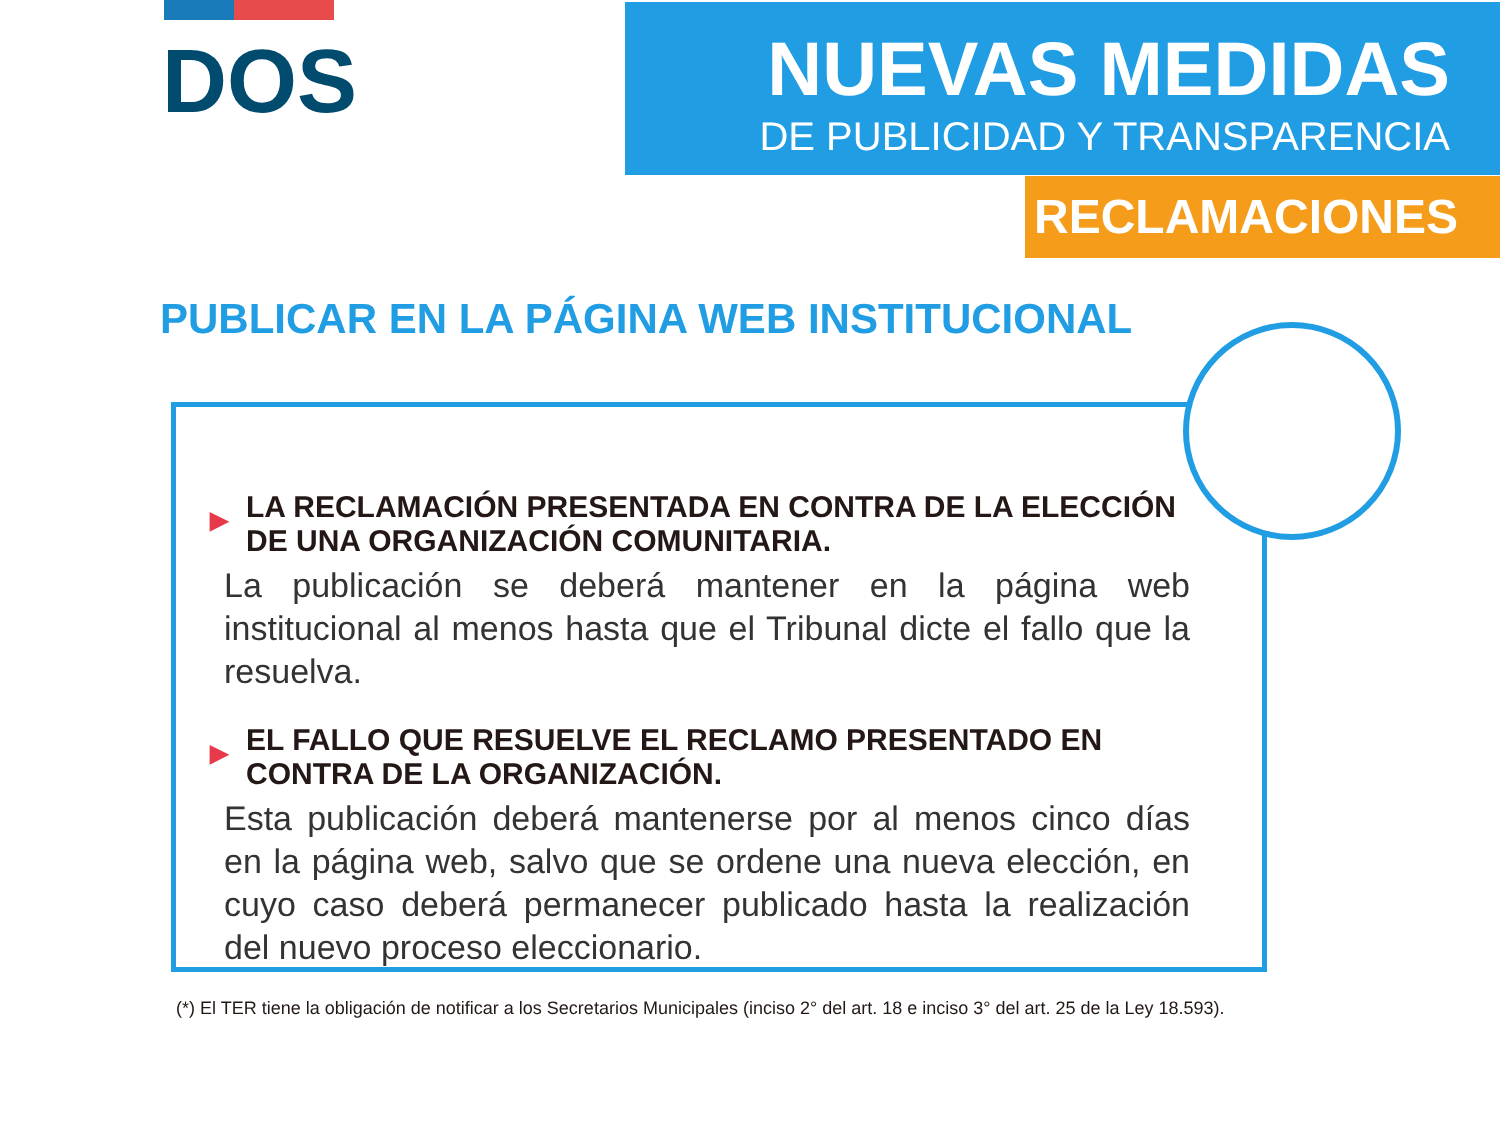DOS
NUEVAS MEDIDAS
DE PUBLICIDAD Y TRANSPARENCIA
RECLAMACIONES
PUBLICAR EN LA PÁGINA WEB INSTITUCIONAL
▶ LA RECLAMACIÓN PRESENTADA EN CONTRA DE LA ELECCIÓN DE UNA ORGANIZACIÓN COMUNITARIA.
La publicación se deberá mantener en la página web institucional al menos hasta que el Tribunal dicte el fallo que la resuelva.
▶ EL FALLO QUE RESUELVE EL RECLAMO PRESENTADO EN CONTRA DE LA ORGANIZACIÓN.
Esta publicación deberá mantenerse por al menos cinco días en la página web, salvo que se ordene una nueva elección, en cuyo caso deberá permanecer publicado hasta la realización del nuevo proceso eleccionario.
(*) El TER tiene la obligación de notificar a los Secretarios Municipales (inciso 2° del art. 18 e inciso 3° del art. 25 de la Ley 18.593).